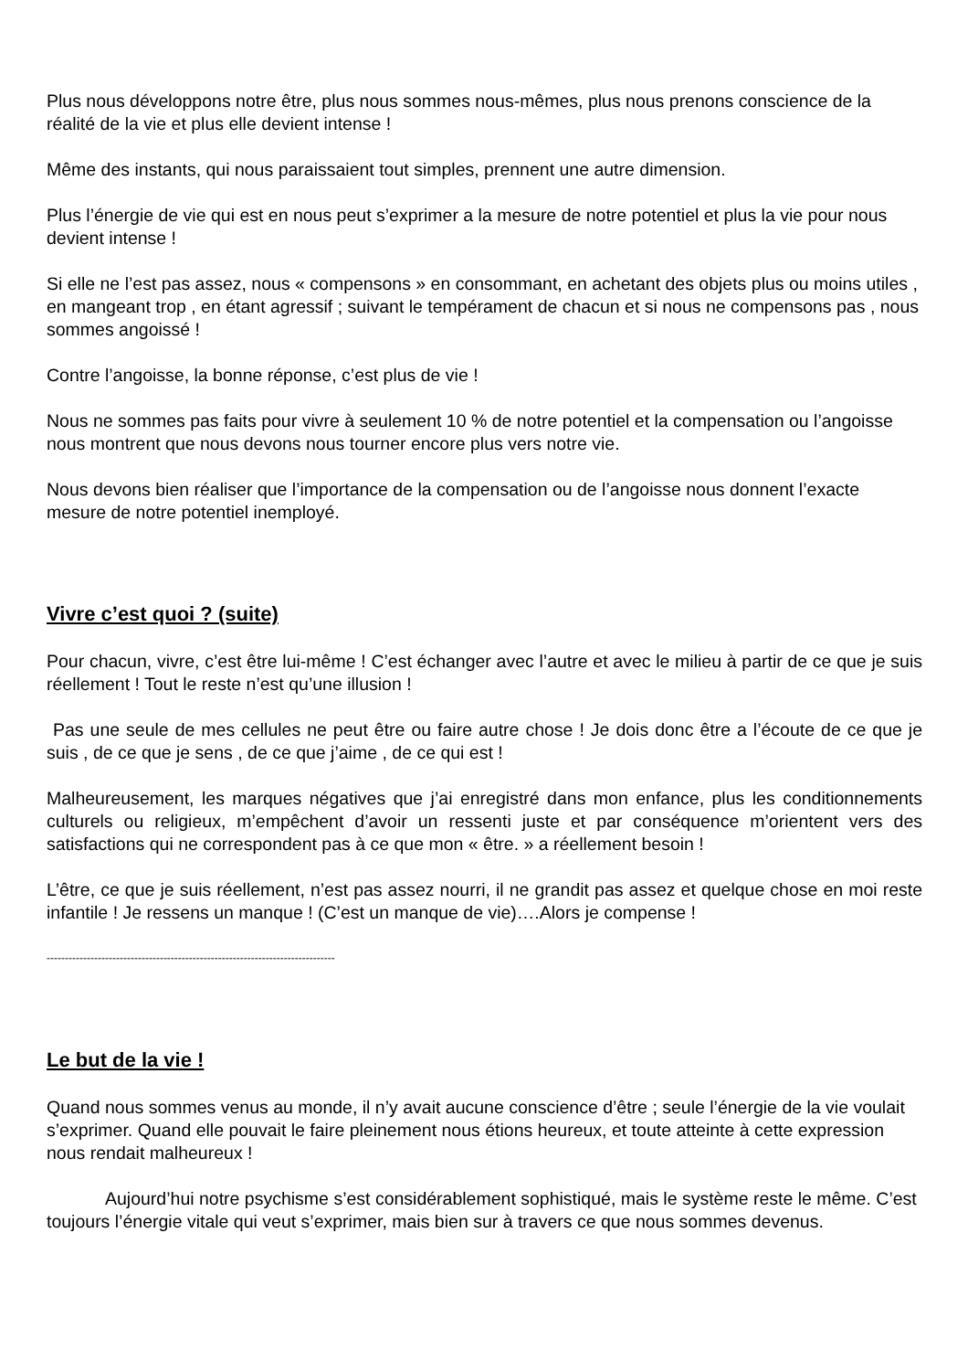Plus nous développons notre être, plus nous sommes nous-mêmes, plus nous prenons conscience de la réalité de la vie et plus elle devient intense !
Même des instants, qui nous paraissaient tout simples, prennent une autre dimension.
Plus l’énergie de vie qui est en nous peut s’exprimer a la mesure de notre potentiel et plus la vie pour nous devient intense !
Si elle ne l’est pas assez, nous « compensons » en consommant, en achetant des objets plus ou moins utiles , en mangeant trop , en étant agressif ; suivant le tempérament de chacun et si nous ne compensons pas , nous sommes angoissé !
Contre l’angoisse, la bonne réponse, c’est plus de vie !
Nous ne sommes pas faits pour vivre à seulement 10 % de notre potentiel et la compensation ou l’angoisse nous montrent que nous devons nous tourner encore plus vers notre vie.
Nous devons bien réaliser que l’importance de la compensation ou de l’angoisse nous donnent l’exacte mesure de notre potentiel inemployé.
Vivre c’est quoi ? (suite)
Pour chacun, vivre, c’est être lui-même ! C’est échanger avec l’autre et avec le milieu à partir de ce que je suis réellement ! Tout le reste n’est qu’une illusion !
Pas une seule de mes cellules ne peut être ou faire autre chose ! Je dois donc être a l’écoute de ce que je suis , de ce que je sens , de ce que j’aime , de ce qui est !
Malheureusement, les marques négatives que j’ai enregistré dans mon enfance, plus les conditionnements culturels ou religieux, m’empêchent d’avoir un ressenti juste et par conséquence m’orientent vers des satisfactions qui ne correspondent pas à ce que mon « être. » a réellement besoin !
L’être, ce que je suis réellement, n’est pas assez nourri, il ne grandit pas assez et quelque chose en moi reste infantile ! Je ressens un manque ! (C’est un manque de vie)….Alors je compense !
-------------------------------------------------------------------------------
Le but de la vie !
Quand nous sommes venus au monde, il n’y avait aucune conscience d’être ; seule l’énergie de la vie voulait s’exprimer. Quand elle pouvait le faire pleinement nous étions heureux, et toute atteinte à cette expression nous rendait malheureux !
Aujourd’hui notre psychisme s’est considérablement sophistiqué, mais le système reste le même. C’est toujours l’énergie vitale qui veut s’exprimer, mais bien sur à travers ce que nous sommes devenus.